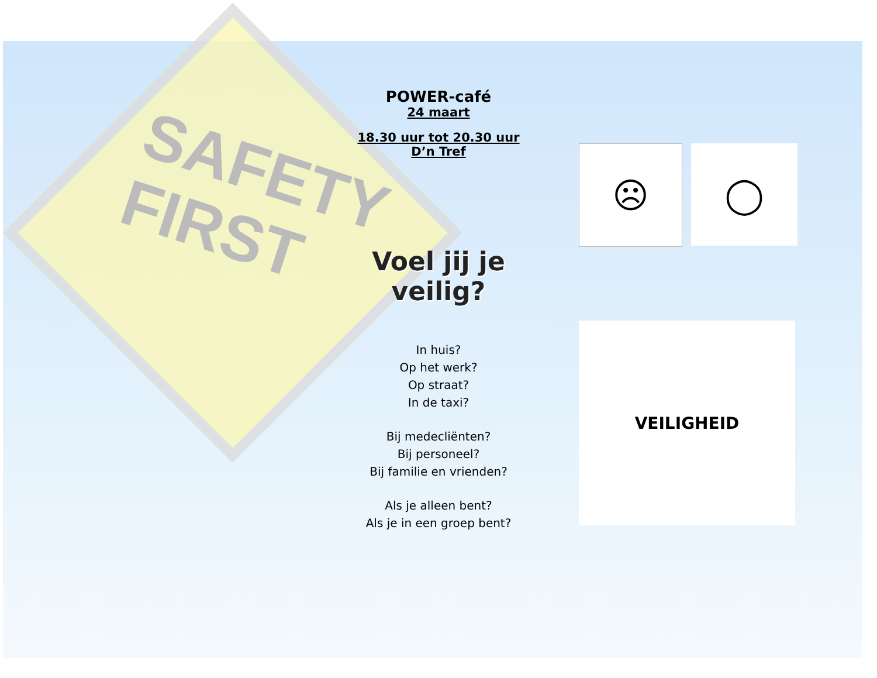SAFETY
FIRST
POWER-café
24 maart
18.30 uur tot 20.30 uur
D’n Tref
Voel jij je veilig?
In huis?
Op het werk?
Op straat?
In de taxi?
Bij medecliënten?
Bij personeel?
Bij familie en vrienden?
Als je alleen bent?
Als je in een groep bent?
☹ ◯
VEILIGHEID